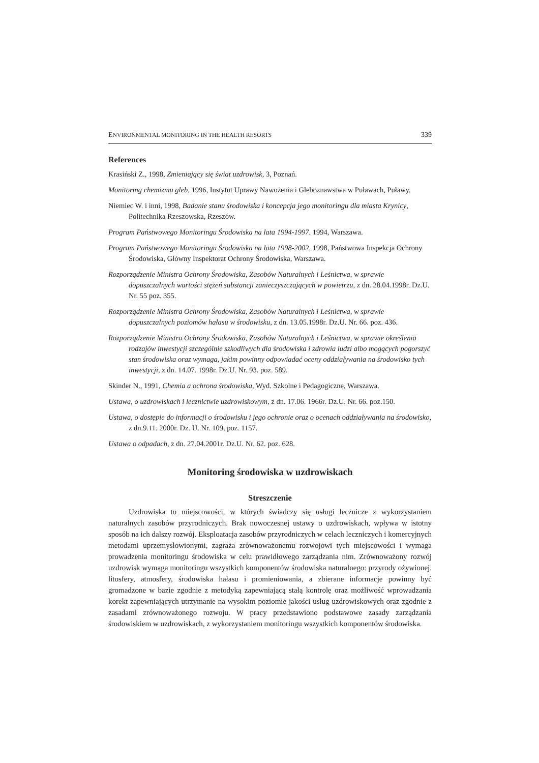ENVIRONMENTAL MONITORING IN THE HEALTH RESORTS 339
References
Krasiński Z., 1998, Zmieniający się świat uzdrowisk, 3, Poznań.
Monitoring chemizmu gleb, 1996, Instytut Uprawy Nawożenia i Gleboznawstwa w Puławach, Puławy.
Niemiec W. i inni, 1998, Badanie stanu środowiska i koncepcja jego monitoringu dla miasta Krynicy, Politechnika Rzeszowska, Rzeszów.
Program Państwowego Monitoringu Środowiska na lata 1994-1997. 1994, Warszawa.
Program Państwowego Monitoringu Środowiska na lata 1998-2002, 1998, Państwowa Inspekcja Ochrony Środowiska, Główny Inspektorat Ochrony Środowiska, Warszawa.
Rozporządzenie Ministra Ochrony Środowiska, Zasobów Naturalnych i Leśnictwa, w sprawie dopuszczalnych wartości stężeń substancji zanieczyszczających w powietrzu, z dn. 28.04.1998r. Dz.U. Nr. 55 poz. 355.
Rozporządzenie Ministra Ochrony Środowiska, Zasobów Naturalnych i Leśnictwa, w sprawie dopuszczalnych poziomów hałasu w środowisku, z dn. 13.05.1998r. Dz.U. Nr. 66. poz. 436.
Rozporządzenie Ministra Ochrony Środowiska, Zasobów Naturalnych i Leśnictwa, w sprawie określenia rodzajów inwestycji szczególnie szkodliwych dla środowiska i zdrowia ludzi albo mogących pogorszyć stan środowiska oraz wymaga, jakim powinny odpowiadać oceny oddziaływania na środowisko tych inwestycji, z dn. 14.07. 1998r. Dz.U. Nr. 93. poz. 589.
Skinder N., 1991, Chemia a ochrona środowiska, Wyd. Szkolne i Pedagogiczne, Warszawa.
Ustawa, o uzdrowiskach i lecznictwie uzdrowiskowym, z dn. 17.06. 1966r. Dz.U. Nr. 66. poz.150.
Ustawa, o dostępie do informacji o środowisku i jego ochronie oraz o ocenach oddziaływania na środowisko, z dn.9.11. 2000r. Dz. U. Nr. 109, poz. 1157.
Ustawa o odpadach, z dn. 27.04.2001r. Dz.U. Nr. 62. poz. 628.
Monitoring środowiska w uzdrowiskach
Streszczenie
Uzdrowiska to miejscowości, w których świadczy się usługi lecznicze z wykorzystaniem naturalnych zasobów przyrodniczych. Brak nowoczesnej ustawy o uzdrowiskach, wpływa w istotny sposób na ich dalszy rozwój. Eksploatacja zasobów przyrodniczych w celach leczniczych i komercyjnych metodami uprzemysłowionymi, zagraża zrównoważonemu rozwojowi tych miejscowości i wymaga prowadzenia monitoringu środowiska w celu prawidłowego zarządzania nim. Zrównoważony rozwój uzdrowisk wymaga monitoringu wszystkich komponentów środowiska naturalnego: przyrody ożywionej, litosfery, atmosfery, środowiska hałasu i promieniowania, a zbierane informacje powinny być gromadzone w bazie zgodnie z metodyką zapewniającą stałą kontrolę oraz możliwość wprowadzania korekt zapewniających utrzymanie na wysokim poziomie jakości usług uzdrowiskowych oraz zgodnie z zasadami zrównoważonego rozwoju. W pracy przedstawiono podstawowe zasady zarządzania środowiskiem w uzdrowiskach, z wykorzystaniem monitoringu wszystkich komponentów środowiska.